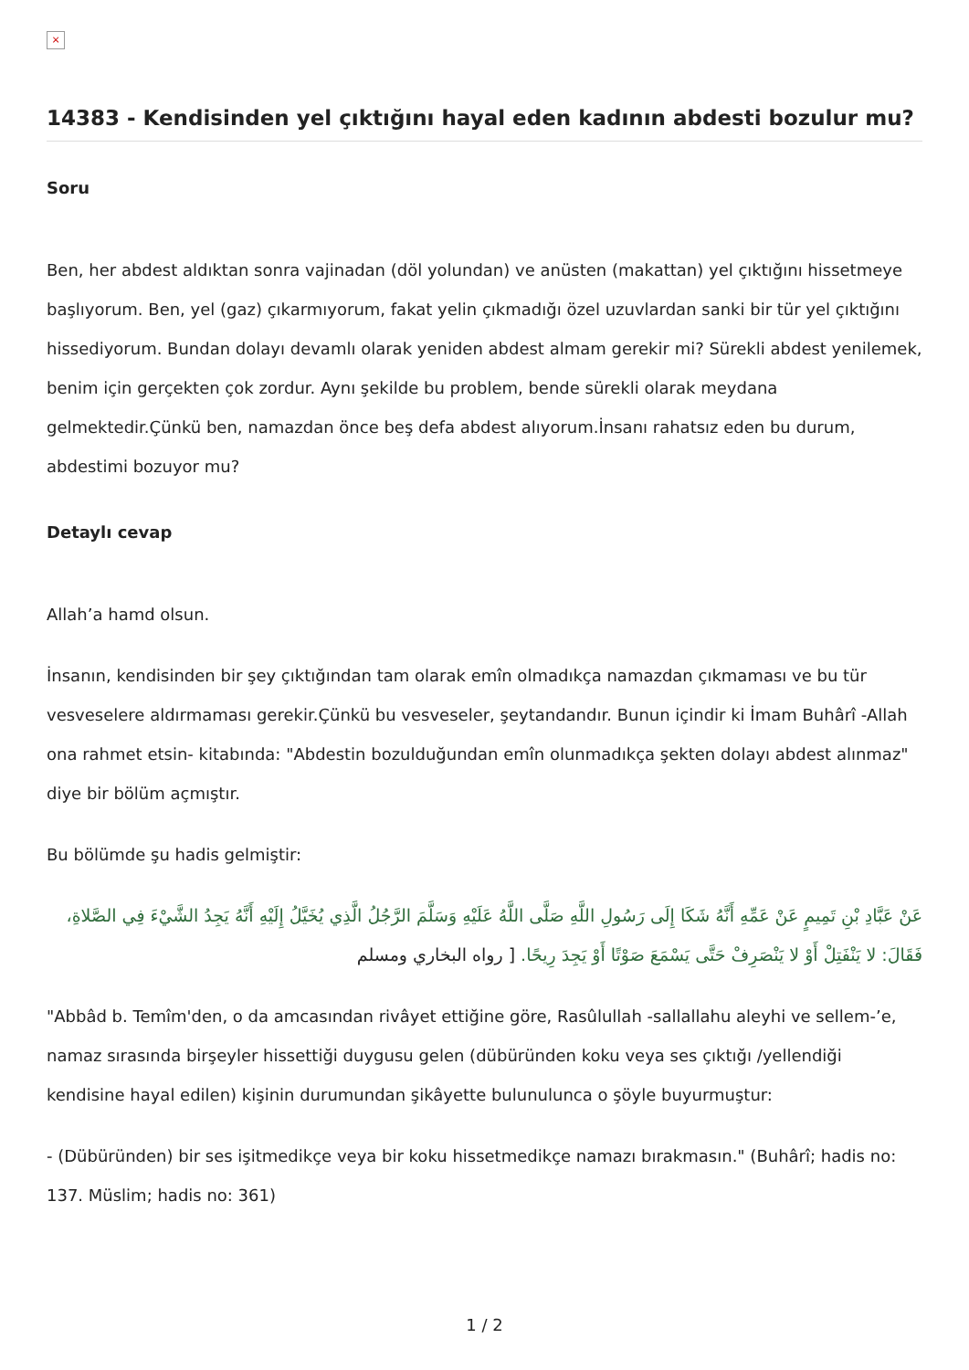×
14383 - Kendisinden yel çıktığını hayal eden kadının abdesti bozulur mu?
Soru
Ben, her abdest aldıktan sonra vajinadan (döl yolundan) ve anüsten (makattan) yel çıktığını hissetmeye başlıyorum. Ben, yel (gaz) çıkarmıyorum, fakat yelin çıkmadığı özel uzuvlardan sanki bir tür yel çıktığını hissediyorum. Bundan dolayı devamlı olarak yeniden abdest almam gerekir mi? Sürekli abdest yenilemek, benim için gerçekten çok zordur. Aynı şekilde bu problem, bende sürekli olarak meydana gelmektedir.Çünkü ben, namazdan önce beş defa abdest alıyorum.İnsanı rahatsız eden bu durum, abdestimi bozuyor mu?
Detaylı cevap
Allah’a hamd olsun.
İnsanın, kendisinden bir şey çıktığından tam olarak emîn olmadıkça namazdan çıkmaması ve bu tür vesveselere aldırmaması gerekir.Çünkü bu vesveseler, şeytandandır. Bunun içindir ki İmam Buhârî -Allah ona rahmet etsin- kitabında: "Abdestin bozulduğundan emîn olunmadıkça şekten dolayı abdest alınmaz" diye bir bölüm açmıştır.
Bu bölümde şu hadis gelmiştir:
عَنْ عَبَّادِ بْنِ تَمِيمٍ عَنْ عَمِّهِ أَنَّهُ شَكَا إِلَى رَسُولِ اللَّهِ صَلَّى اللَّهُ عَلَيْهِ وَسَلَّمَ الرَّجُلُ الَّذِي يُخَيَّلُ إِلَيْهِ أَنَّهُ يَجِدُ الشَّيْءَ فِي الصَّلاةِ، فَقَالَ: لا يَنْفَتِلْ أَوْ لا يَنْصَرِفْ حَتَّى يَسْمَعَ صَوْتًا أَوْ يَجِدَ رِيحًا. [ رواه البخاري ومسلم
"Abbâd b. Temîm'den, o da amcasından rivâyet ettiğine göre, Rasûlullah -sallallahu aleyhi ve sellem-’e, namaz sırasında birşeyler hissettiği duygusu gelen (dübüründen koku veya ses çıktığı /yellendiği kendisine hayal edilen) kişinin durumundan şikâyette bulunulunca o şöyle buyurmuştur:
- (Dübüründen) bir ses işitmedikçe veya bir koku hissetmedikçe namazı bırakmasın." (Buhârî; hadis no: 137. Müslim; hadis no: 361)
1 / 2